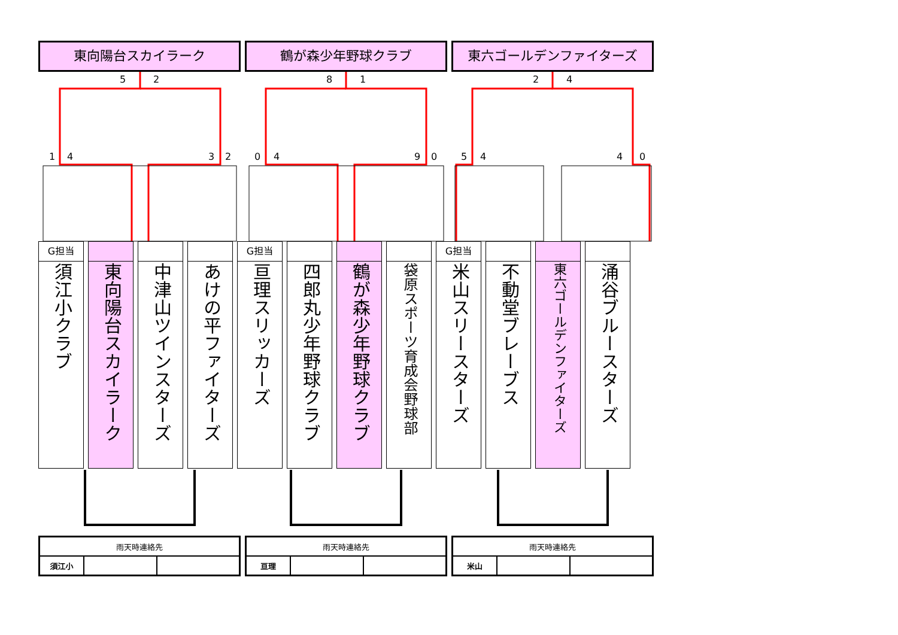東向陽台スカイラーク 鶴が森少年野球クラブ 東六ゴールデンファイターズ
5 2 8 1 2 4
1 4 3 2 0 4 9 0 5 4 4 0
G担当
須江小クラブ
東向陽台スカイラーク
中津山ツインスターズ
あけの平ファイターズ
G担当
亘理スリッカーズ
四郎丸少年野球クラブ
鶴が森少年野球クラブ
袋原スポーツ育成会野球部
G担当
米山スリースターズ
不動堂ブレーブス
東六ゴールデンファイターズ
涌谷ブルースターズ
| 雨天時連絡先 | | |
| 須江小 | | |
| 雨天時連絡先 | | |
| 亘理 | | |
| 雨天時連絡先 | | |
| 米山 | | |